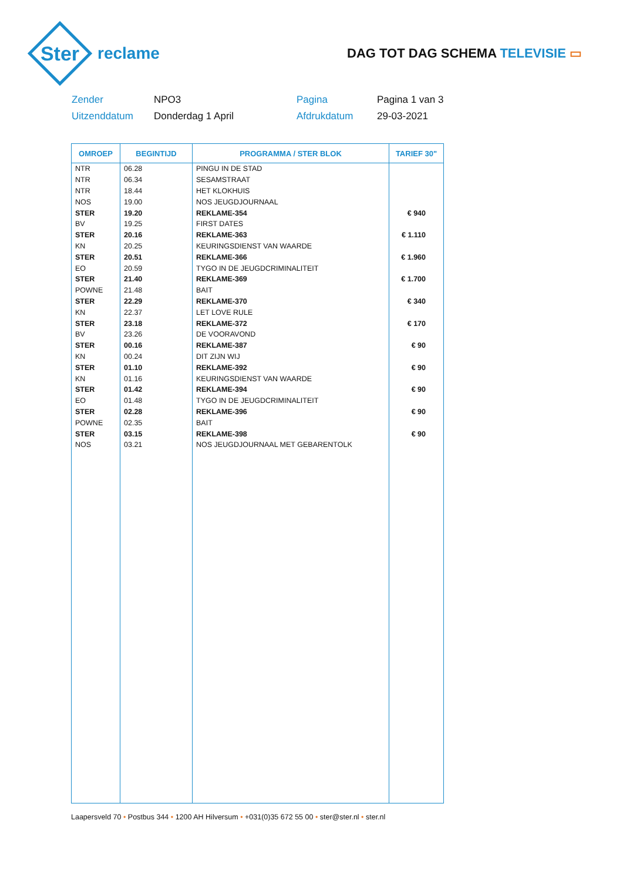Ster
reclame
DAG TOT DAG SCHEMA TELEVISIE ▭
Zender
NPO3
Pagina
Pagina 1 van 3
Uitzenddatum
Donderdag 1 April
Afdrukdatum
29-03-2021
| OMROEP | BEGINTIJD | PROGRAMMA / STER BLOK | TARIEF 30" |
| --- | --- | --- | --- |
| NTR | 06.28 | PINGU IN DE STAD | |
| NTR | 06.34 | SESAMSTRAAT | |
| NTR | 18.44 | HET KLOKHUIS | |
| NOS | 19.00 | NOS JEUGDJOURNAAL | |
| STER | 19.20 | REKLAME-354 | € 940 |
| BV | 19.25 | FIRST DATES | |
| STER | 20.16 | REKLAME-363 | € 1.110 |
| KN | 20.25 | KEURINGSDIENST VAN WAARDE | |
| STER | 20.51 | REKLAME-366 | € 1.960 |
| EO | 20.59 | TYGO IN DE JEUGDCRIMINALITEIT | |
| STER | 21.40 | REKLAME-369 | € 1.700 |
| POWNE | 21.48 | BAIT | |
| STER | 22.29 | REKLAME-370 | € 340 |
| KN | 22.37 | LET LOVE RULE | |
| STER | 23.18 | REKLAME-372 | € 170 |
| BV | 23.26 | DE VOORAVOND | |
| STER | 00.16 | REKLAME-387 | € 90 |
| KN | 00.24 | DIT ZIJN WIJ | |
| STER | 01.10 | REKLAME-392 | € 90 |
| KN | 01.16 | KEURINGSDIENST VAN WAARDE | |
| STER | 01.42 | REKLAME-394 | € 90 |
| EO | 01.48 | TYGO IN DE JEUGDCRIMINALITEIT | |
| STER | 02.28 | REKLAME-396 | € 90 |
| POWNE | 02.35 | BAIT | |
| STER | 03.15 | REKLAME-398 | € 90 |
| NOS | 03.21 | NOS JEUGDJOURNAAL MET GEBARENTOLK | |
Laapersveld 70 • Postbus 344 • 1200 AH Hilversum • +031(0)35 672 55 00 • ster@ster.nl • ster.nl